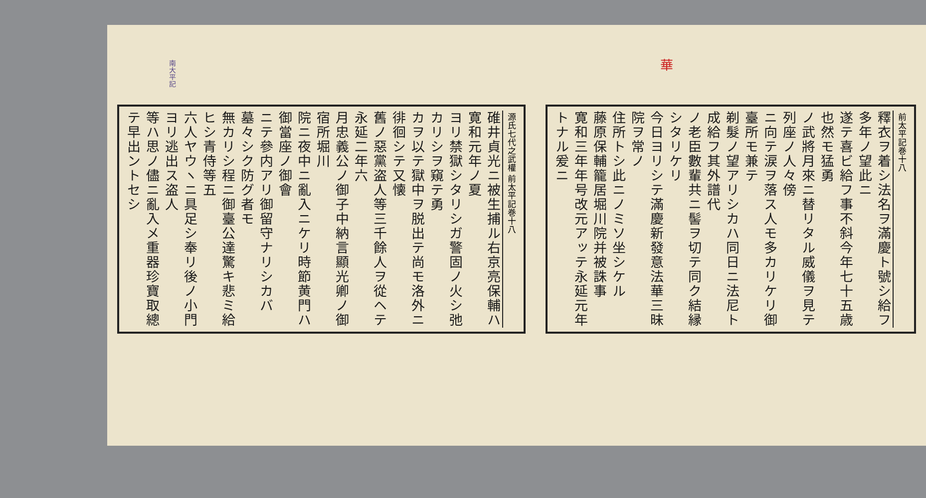南大平記
源氏七代之武權 前太平記巻十八
碓井貞光ニ被生捕ル右京亮保輔ハ寛和元年ノ夏
ヨリ禁獄シタリシガ警固ノ火シ弛カリシヲ窺テ勇
カヲ以テ獄中ヲ脱出テ尚モ洛外ニ徘徊シテ又懐
舊ノ惡黨盗人等三千餘人ヲ從ヘテ永延二年六
月忠義公ノ御子中納言顯光卿ノ御宿所堀川
院ニ夜中ニ亂入ニケリ時節黄門ハ御當座ノ御會
ニテ參内アリ御留守ナリシカバ墓々シク防グ者モ
無カリシ程ニ御臺公達驚キ悲ミ給ヒシ青侍等五
六人ヤウヽニ具足シ奉リ後ノ小門ヨリ逃出ス盗人
等ハ思ノ儘ニ亂入メ重器珍寶取總テ早出ントセシ
華
前太平記巻十八
釋衣ヲ着シ法名ヲ滿慶ト號シ給フ多年ノ望此ニ
遂テ喜ビ給フ事不斜今年七十五歳也然モ猛勇
ノ武將月來ニ替リタル威儀ヲ見テ列座ノ人々傍
ニ向テ涙ヲ落ス人モ多カリケリ御臺所モ兼テ
剃髮ノ望アリシカハ同日ニ法尼ト成給フ其外譜代
ノ老臣數輩共ニ髻ヲ切テ同ク結縁シタリケリ
今日ヨリシテ滿慶新發意法華三昧院ヲ常ノ
住所トシ此ニノミソ坐シケル
藤原保輔籠居堀川院并被誅事
寛和三年年号改元アッテ永延元年トナル爰ニ